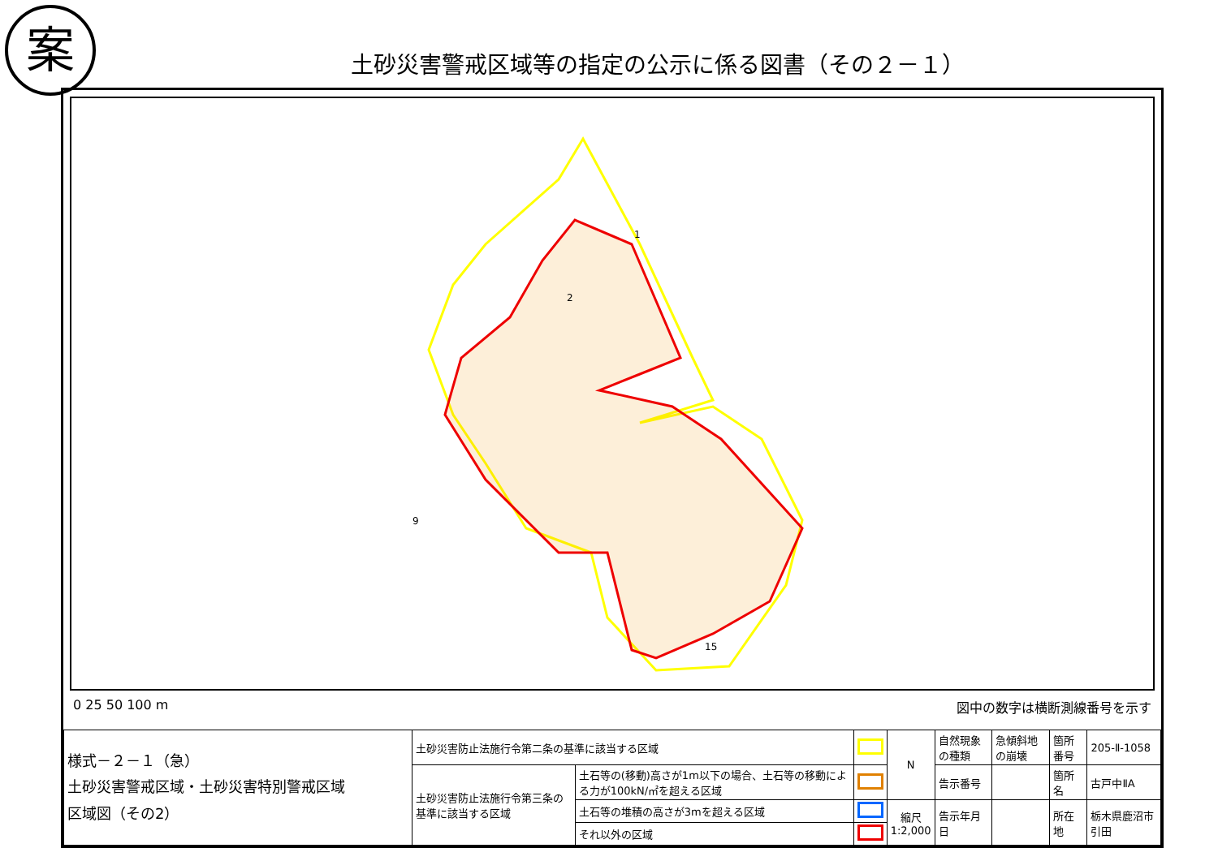案
土砂災害警戒区域等の指定の公示に係る図書（その２－１）
1
2
9
15
0 25 50 100 m 図中の数字は横断測線番号を示す
| 様式－２－１（急） 土砂災害警戒区域・土砂災害特別警戒区域 区域図（その2） | 土砂災害防止法施行令第二条の基準に該当する区域 | | | N | 自然現象の種類 | 急傾斜地の崩壊 | 箇所番号 | 205-Ⅱ-1058 |
| | 土砂災害防止法施行令第三条の基準に該当する区域 | 土石等の(移動)高さが1m以下の場合、土石等の移動による力が100kN/㎡を超える区域 | | | 告示番号 | | 箇所名 | 古戸中ⅡA |
| | | 土石等の堆積の高さが3mを超える区域 | | 縮尺 1:2,000 | 告示年月日 | | 所在地 | 栃木県鹿沼市引田 |
| | | それ以外の区域 | | | | | | |